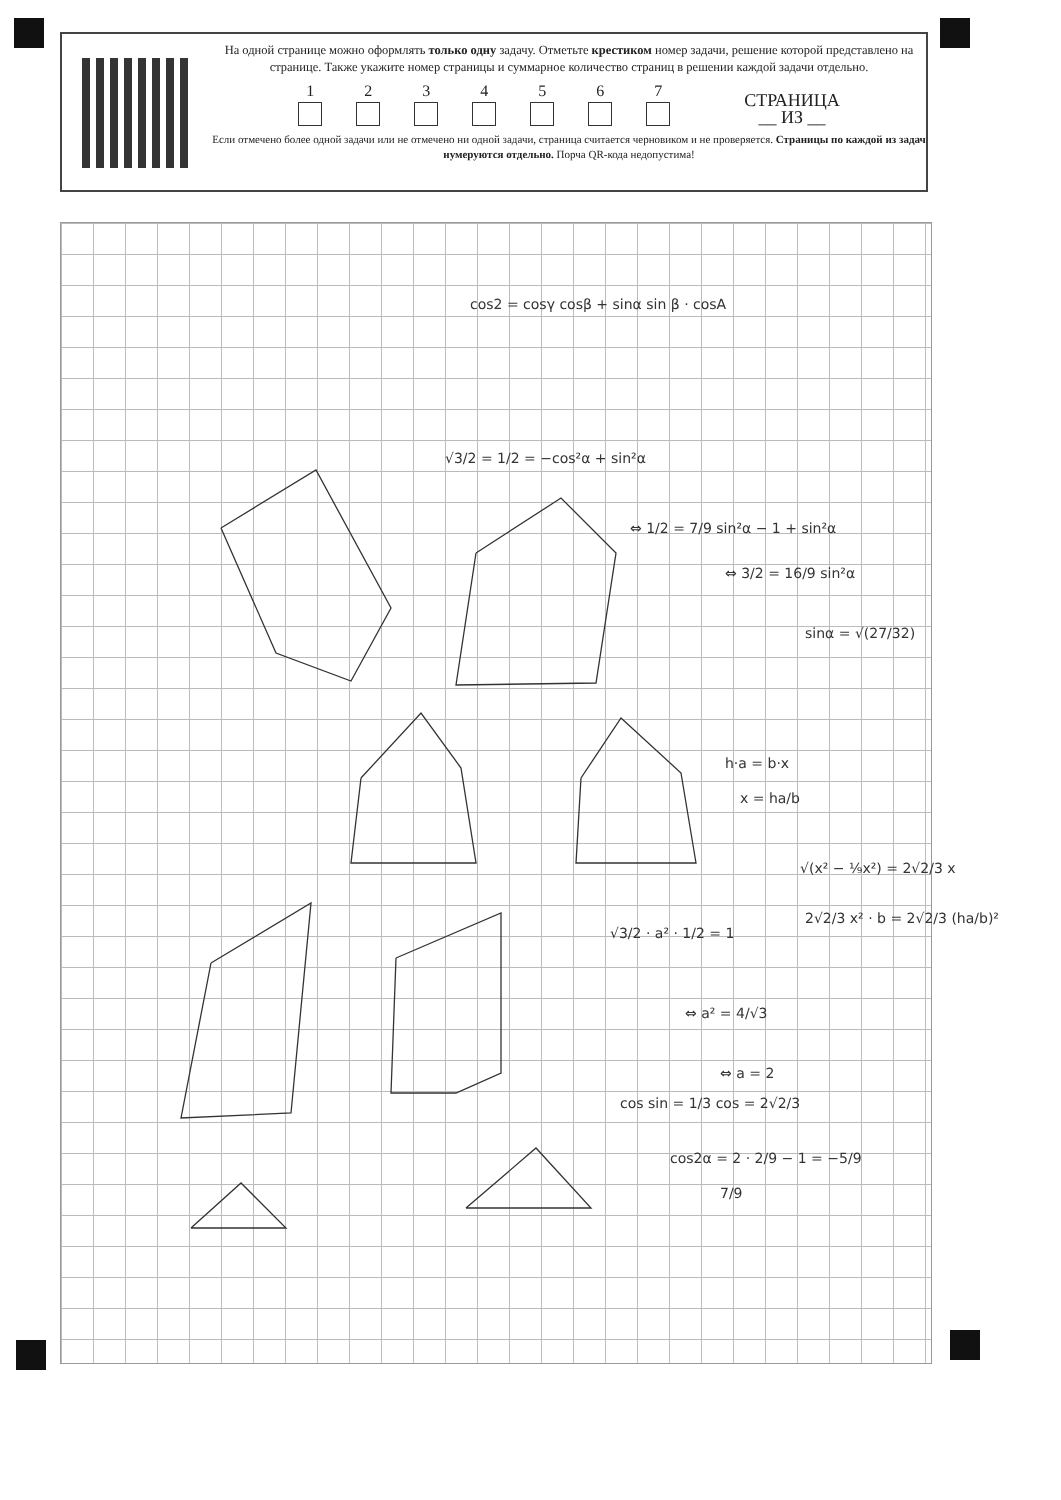На одной странице можно оформлять только одну задачу. Отметьте крестиком номер задачи, решение которой представлено на странице. Также укажите номер страницы и суммарное количество страниц в решении каждой задачи отдельно.
1
2
3
4
5
6
7
СТРАНИЦА
__ ИЗ __
Если отмечено более одной задачи или не отмечено ни одной задачи, страница считается черновиком и не проверяется. Страницы по каждой из задач нумеруются отдельно. Порча QR-кода недопустима!
cos2 = cosγ cosβ + sinα sin β · cosA
√3/2 = 1/2 = −cos²α + sin²α
⇔ 1/2 = 7/9 sin²α − 1 + sin²α
⇔ 3/2 = 16/9 sin²α
sinα = √(27/32)
h·a = b·x
x = ha/b
√(x² − ⅟₉x²) = 2√2/3 x
2√2/3 x² · b = 2√2/3 (ha/b)²
√3/2 · a² · 1/2 = 1
⇔ a² = 4/√3
⇔ a = 2
cos sin = 1/3 cos = 2√2/3
cos2α = 2 · 2/9 − 1 = −5/9
7/9